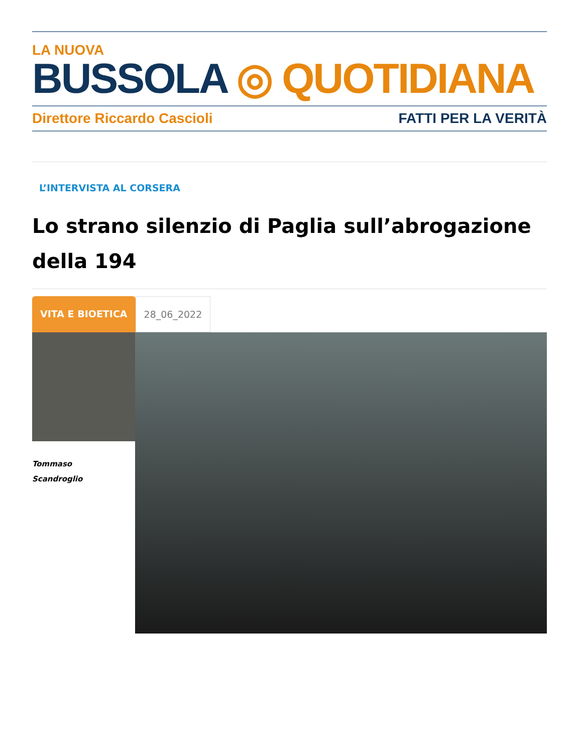LA NUOVA
BUSSOLA ◎ QUOTIDIANA
Direttore Riccardo Cascioli FATTI PER LA VERITÀ
L’INTERVISTA AL CORSERA
Lo strano silenzio di Paglia sull’abrogazione della 194
VITA E BIOETICA 28_06_2022
Tommaso
Scandroglio